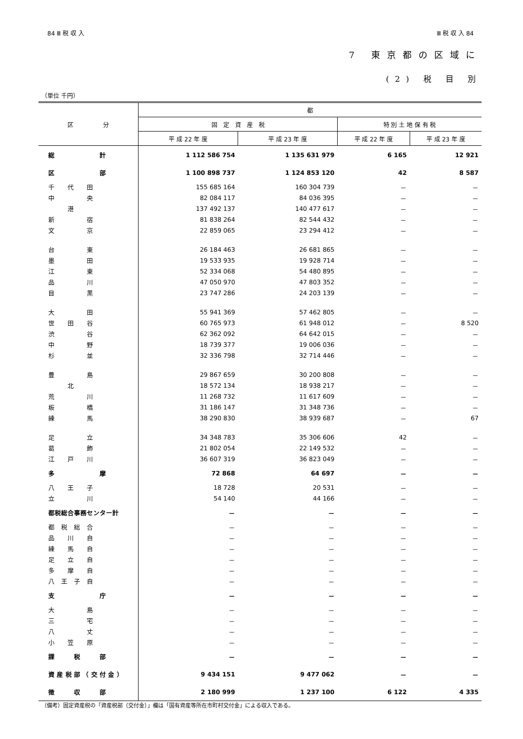84 Ⅲ 税 収 入 Ⅲ 税 収 入 84
7 東京都の区域に
(2) 税 目 別
（単位 千円）
| 区 分 | 都 | | | |
| --- | --- | --- | --- | --- |
| | 固 定 資 産 税 | | 特 別 土 地 保 有 税 | |
| | 平 成 22 年 度 | 平 成 23 年 度 | 平 成 22 年 度 | 平 成 23 年 度 |
| 総 計 | 1 112 586 754 | 1 135 631 979 | 6 165 | 12 921 |
| 区 部 | 1 100 898 737 | 1 124 853 120 | 42 | 8 587 |
| 千 代 田 | 155 685 164 | 160 304 739 | － | － |
| 中 央 | 82 084 117 | 84 036 395 | － | － |
| 港 | 137 492 137 | 140 477 617 | － | － |
| 新 宿 | 81 838 264 | 82 544 432 | － | － |
| 文 京 | 22 859 065 | 23 294 412 | － | － |
| 台 東 | 26 184 463 | 26 681 865 | － | － |
| 墨 田 | 19 533 935 | 19 928 714 | － | － |
| 江 東 | 52 334 068 | 54 480 895 | － | － |
| 品 川 | 47 050 970 | 47 803 352 | － | － |
| 目 黒 | 23 747 286 | 24 203 139 | － | － |
| 大 田 | 55 941 369 | 57 462 805 | － | － |
| 世 田 谷 | 60 765 973 | 61 948 012 | － | 8 520 |
| 渋 谷 | 62 362 092 | 64 642 015 | － | － |
| 中 野 | 18 739 377 | 19 006 036 | － | － |
| 杉 並 | 32 336 798 | 32 714 446 | － | － |
| 豊 島 | 29 867 659 | 30 200 808 | － | － |
| 北 | 18 572 134 | 18 938 217 | － | － |
| 荒 川 | 11 268 732 | 11 617 609 | － | － |
| 板 橋 | 31 186 147 | 31 348 736 | － | － |
| 練 馬 | 38 290 830 | 38 939 687 | － | 67 |
| 足 立 | 34 348 783 | 35 306 606 | 42 | － |
| 葛 飾 | 21 802 054 | 22 149 532 | － | － |
| 江 戸 川 | 36 607 319 | 36 823 049 | － | － |
| 多 摩 | 72 868 | 64 697 | － | － |
| 八 王 子 | 18 728 | 20 531 | － | － |
| 立 川 | 54 140 | 44 166 | － | － |
| 都税総合事務センター計 | － | － | － | － |
| 都 税 総 合 | － | － | － | － |
| 品 川 自 | － | － | － | － |
| 練 馬 自 | － | － | － | － |
| 足 立 自 | － | － | － | － |
| 多 摩 自 | － | － | － | － |
| 八 王 子 自 | － | － | － | － |
| 支 庁 | － | － | － | － |
| 大 島 | － | － | － | － |
| 三 宅 | － | － | － | － |
| 八 丈 | － | － | － | － |
| 小 笠 原 | － | － | － | － |
| 課 税 部 | － | － | － | － |
| 資 産 税 部 （ 交 付 金 ） | 9 434 151 | 9 477 062 | － | － |
| 徴 収 部 | 2 180 999 | 1 237 100 | 6 122 | 4 335 |
（備考）固定資産税の「資産税部（交付金）」欄は「国有資産等所在市町村交付金」による収入である。